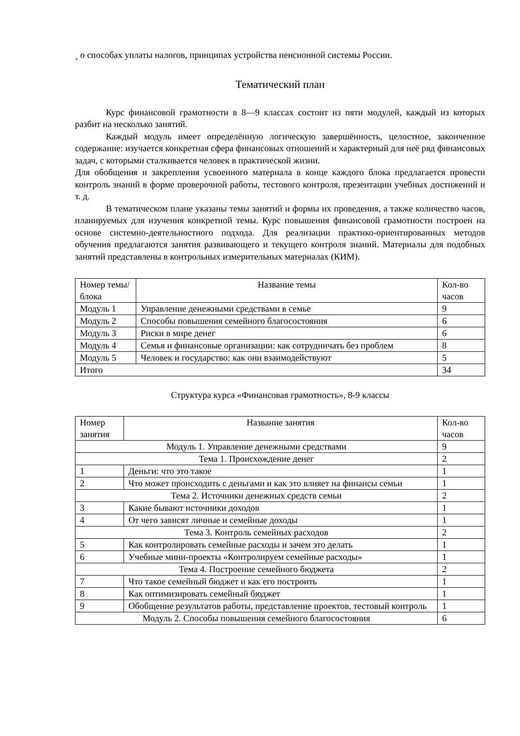¸ о способах уплаты налогов, принципах устройства пенсионной системы России.
Тематический план
Курс финансовой грамотности в 8—9 классах состоит из пяти модулей, каждый из которых разбит на несколько занятий.
Каждый модуль имеет определённую логическую завершённость, целостное, законченное содержание: изучается конкретная сфера финансовых отношений и характерный для неё ряд финансовых задач, с которыми сталкивается человек в практической жизни.
Для обобщения и закрепления усвоенного материала в конце каждого блока предлагается провести контроль знаний в форме проверочной работы, тестового контроля, презентации учебных достижений и т. д.
В тематическом плане указаны темы занятий и формы их проведения, а также количество часов, планируемых для изучения конкретной темы. Курс повышения финансовой грамотности построен на основе системно-деятельностного подхода. Для реализации практико-ориентированных методов обучения предлагаются занятия развивающего и текущего контроля знаний. Материалы для подобных занятий представлены в контрольных измерительных материалах (КИМ).
| Номер темы/блока | Название темы | Кол-во часов |
| --- | --- | --- |
| Модуль 1 | Управление денежными средствами в семье | 9 |
| Модуль 2 | Способы повышения семейного благосостояния | 6 |
| Модуль 3 | Риски в мире денег | 6 |
| Модуль 4 | Семья и финансовые организации: как сотрудничать без проблем | 8 |
| Модуль 5 | Человек и государство: как они взаимодействуют | 5 |
| Итого | | 34 |
Структура курса «Финансовая грамотность», 8-9 классы
| Номер занятия | Название занятия | Кол-во часов |
| --- | --- | --- |
| Модуль 1. Управление денежными средствами | | 9 |
| Тема 1. Происхождение денег | | 2 |
| 1 | Деньги: что это такое | 1 |
| 2 | Что может происходить с деньгами и как это влияет на финансы семьи | 1 |
| Тема 2. Источники денежных средств семьи | | 2 |
| 3 | Какие бывают источники доходов | 1 |
| 4 | От чего зависят личные и семейные доходы | 1 |
| Тема 3. Контроль семейных расходов | | 2 |
| 5 | Как контролировать семейные расходы и зачем это делать | 1 |
| 6 | Учебные мини-проекты «Контролируем семейные расходы» | 1 |
| Тема 4. Построение семейного бюджета | | 2 |
| 7 | Что такое семейный бюджет и как его построить | 1 |
| 8 | Как оптимизировать семейный бюджет | 1 |
| 9 | Обобщение результатов работы, представление проектов, тестовый контроль | 1 |
| Модуль 2. Способы повышения семейного благосостояния | | 6 |